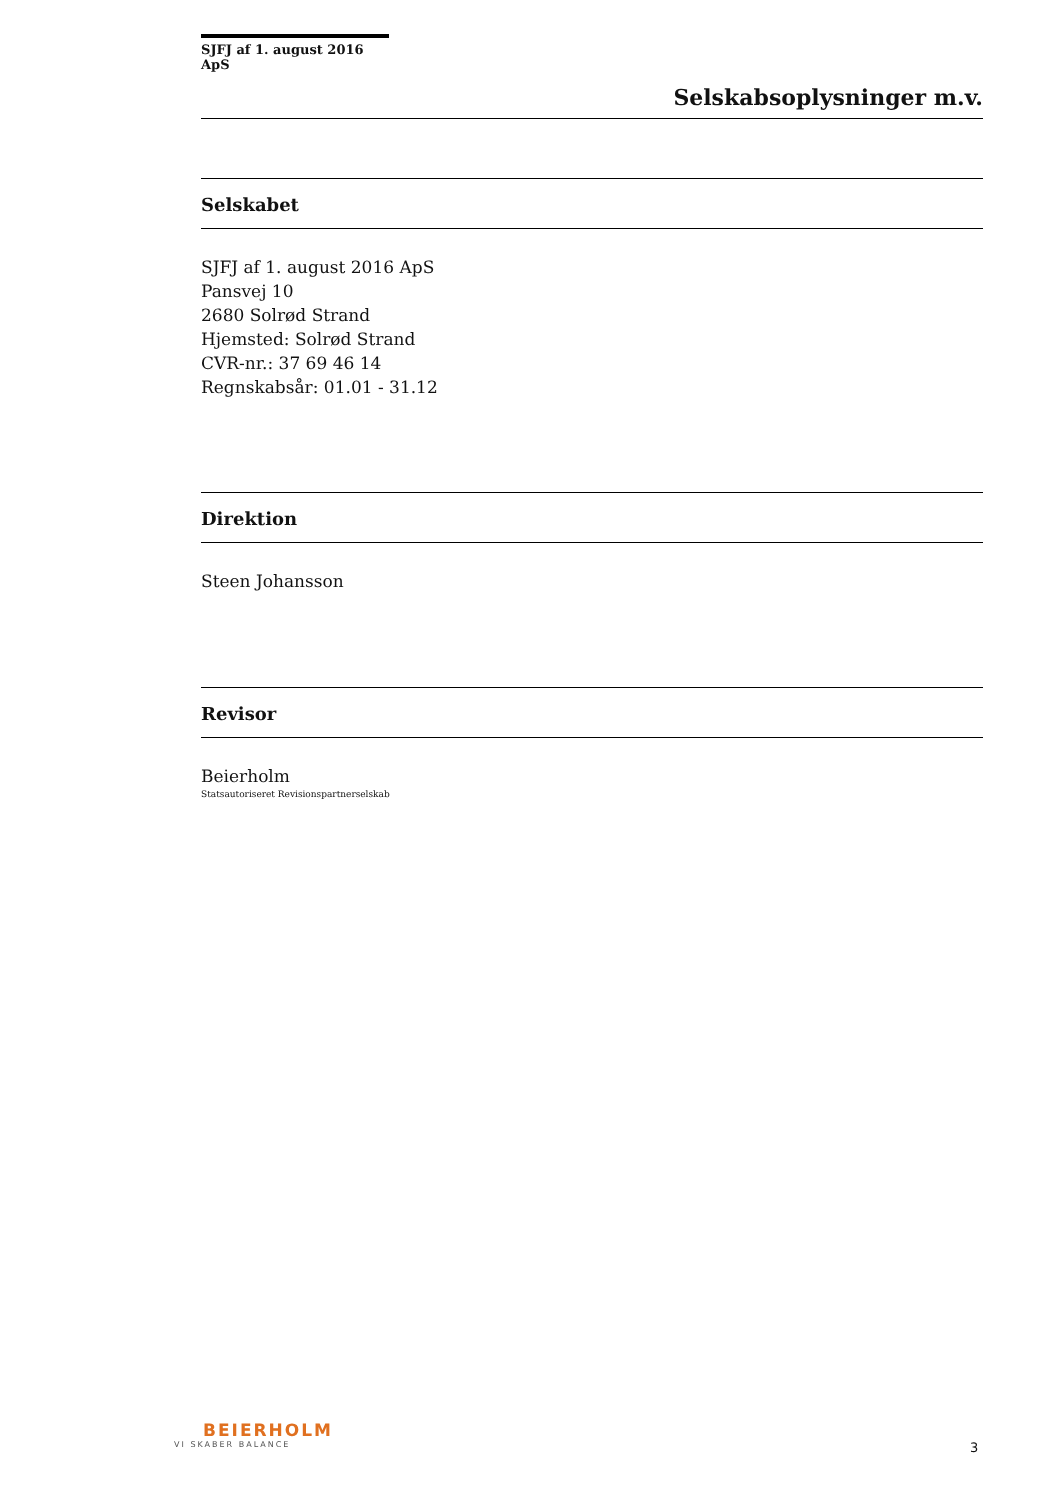SJFJ af 1. august 2016 ApS
Selskabsoplysninger m.v.
Selskabet
SJFJ af 1. august 2016 ApS
Pansvej 10
2680 Solrød Strand
Hjemsted: Solrød Strand
CVR-nr.: 37 69 46 14
Regnskabsår: 01.01 - 31.12
Direktion
Steen Johansson
Revisor
Beierholm
Statsautoriseret Revisionspartnerselskab
BEIERHOLM
VI SKABER BALANCE
3